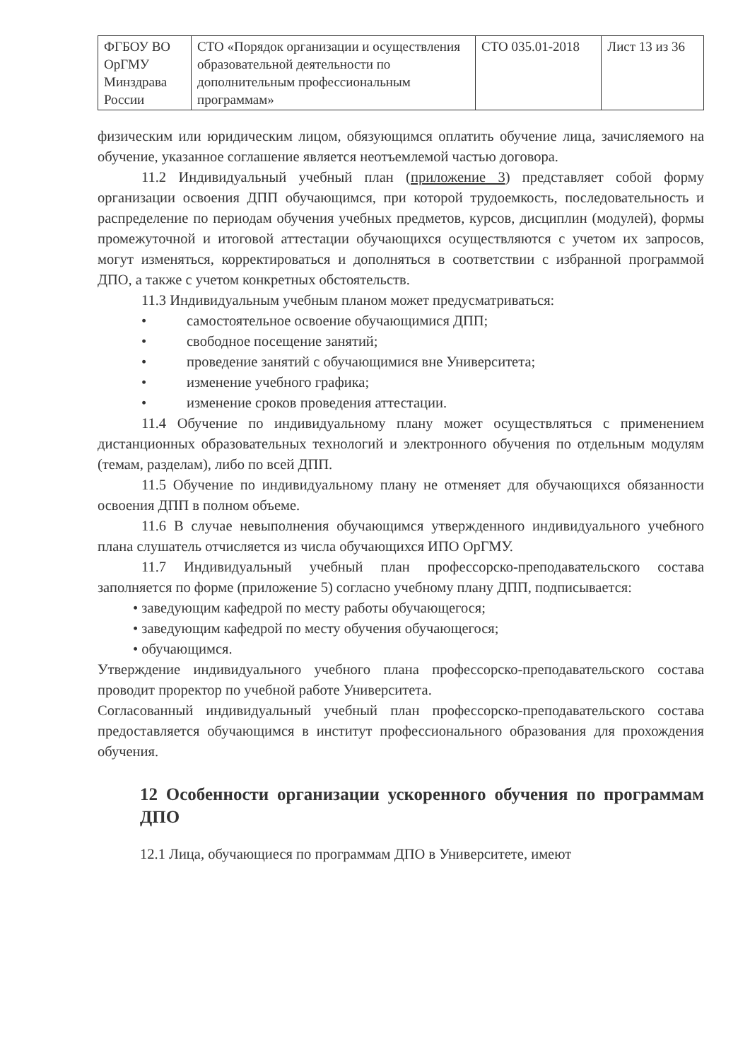| ФГБОУ ВО ОрГМУ Минздрава России | СТО «Порядок организации и осуществления образовательной деятельности по дополнительным профессиональным программам» | СТО 035.01-2018 | Лист 13 из 36 |
физическим или юридическим лицом, обязующимся оплатить обучение лица, зачисляемого на обучение, указанное соглашение является неотъемлемой частью договора.
11.2 Индивидуальный учебный план (приложение 3) представляет собой форму организации освоения ДПП обучающимся, при которой трудоемкость, последовательность и распределение по периодам обучения учебных предметов, курсов, дисциплин (модулей), формы промежуточной и итоговой аттестации обучающихся осуществляются с учетом их запросов, могут изменяться, корректироваться и дополняться в соответствии с избранной программой ДПО, а также с учетом конкретных обстоятельств.
11.3 Индивидуальным учебным планом может предусматриваться:
• самостоятельное освоение обучающимися ДПП;
• свободное посещение занятий;
• проведение занятий с обучающимися вне Университета;
• изменение учебного графика;
• изменение сроков проведения аттестации.
11.4 Обучение по индивидуальному плану может осуществляться с применением дистанционных образовательных технологий и электронного обучения по отдельным модулям (темам, разделам), либо по всей ДПП.
11.5 Обучение по индивидуальному плану не отменяет для обучающихся обязанности освоения ДПП в полном объеме.
11.6 В случае невыполнения обучающимся утвержденного индивидуального учебного плана слушатель отчисляется из числа обучающихся ИПО ОрГМУ.
11.7 Индивидуальный учебный план профессорско-преподавательского состава заполняется по форме (приложение 5) согласно учебному плану ДПП, подписывается:
• заведующим кафедрой по месту работы обучающегося;
• заведующим кафедрой по месту обучения обучающегося;
• обучающимся.
Утверждение индивидуального учебного плана профессорско-преподавательского состава проводит проректор по учебной работе Университета.
Согласованный индивидуальный учебный план профессорско-преподавательского состава предоставляется обучающимся в институт профессионального образования для прохождения обучения.
12 Особенности организации ускоренного обучения по программам ДПО
12.1 Лица, обучающиеся по программам ДПО в Университете, имеют